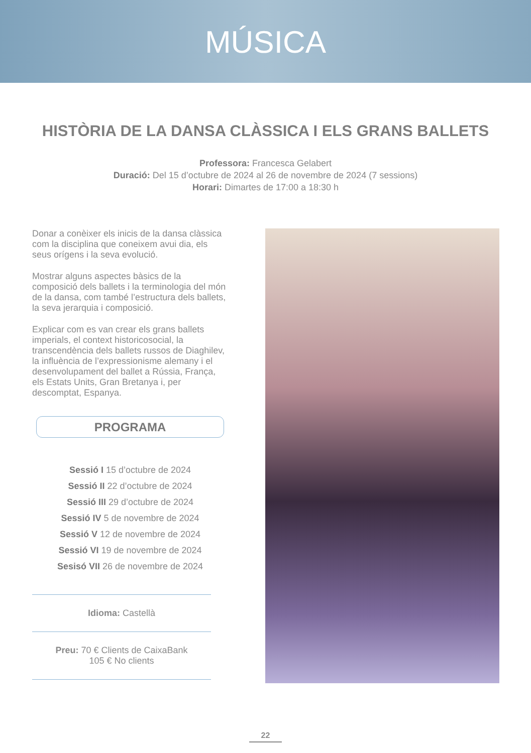MÚSICA
HISTÒRIA DE LA DANSA CLÀSSICA I ELS GRANS BALLETS
Professora: Francesca Gelabert
Duració: Del 15 d’octubre de 2024 al 26 de novembre de 2024 (7 sessions)
Horari: Dimartes de 17:00 a 18:30 h
Donar a conèixer els inicis de la dansa clàssica com la disciplina que coneixem avui dia, els seus orígens i la seva evolució.
Mostrar alguns aspectes bàsics de la composició dels ballets i la terminologia del món de la dansa, com també l’estructura dels ballets, la seva jerarquia i composició.
Explicar com es van crear els grans ballets imperials, el context historicosocial, la transcendència dels ballets russos de Diaghilev, la influència de l’expressionisme alemany i el desenvolupament del ballet a Rússia, França, els Estats Units, Gran Bretanya i, per descomptat, Espanya.
PROGRAMA
Sessió I 15 d’octubre de 2024
Sessió II 22 d’octubre de 2024
Sessió III 29 d’octubre de 2024
Sessió IV 5 de novembre de 2024
Sessió V 12 de novembre de 2024
Sessió VI 19 de novembre de 2024
Sesisó VII 26 de novembre de 2024
Idioma: Castellà
Preu: 70 € Clients de CaixaBank
105 € No clients
22